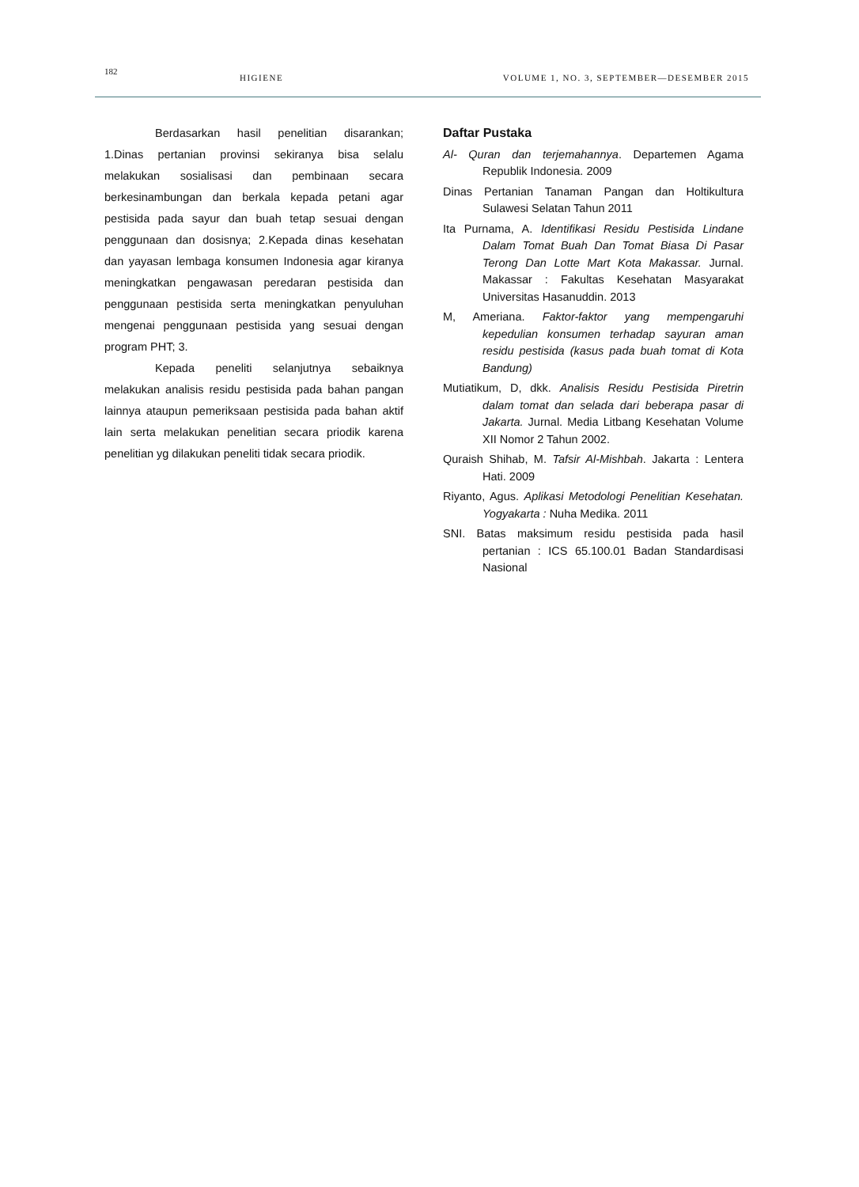182
HIGIENE VOLUME 1, NO. 3, SEPTEMBER—DESEMBER 2015
Berdasarkan hasil penelitian disarankan; 1.Dinas pertanian provinsi sekiranya bisa selalu melakukan sosialisasi dan pembinaan secara berkesinambungan dan berkala kepada petani agar pestisida pada sayur dan buah tetap sesuai dengan penggunaan dan dosisnya; 2.Kepada dinas kesehatan dan yayasan lembaga konsumen Indonesia agar kiranya meningkatkan pengawasan peredaran pestisida dan penggunaan pestisida serta meningkatkan penyuluhan mengenai penggunaan pestisida yang sesuai dengan program PHT; 3.
Kepada peneliti selanjutnya sebaiknya melakukan analisis residu pestisida pada bahan pangan lainnya ataupun pemeriksaan pestisida pada bahan aktif lain serta melakukan penelitian secara priodik karena penelitian yg dilakukan peneliti tidak secara priodik.
Daftar Pustaka
Al- Quran dan terjemahannya. Departemen Agama Republik Indonesia. 2009
Dinas Pertanian Tanaman Pangan dan Holtikultura Sulawesi Selatan Tahun 2011
Ita Purnama, A. Identifikasi Residu Pestisida Lindane Dalam Tomat Buah Dan Tomat Biasa Di Pasar Terong Dan Lotte Mart Kota Makassar. Jurnal. Makassar : Fakultas Kesehatan Masyarakat Universitas Hasanuddin. 2013
M, Ameriana. Faktor-faktor yang mempengaruhi kepedulian konsumen terhadap sayuran aman residu pestisida (kasus pada buah tomat di Kota Bandung)
Mutiatikum, D, dkk. Analisis Residu Pestisida Piretrin dalam tomat dan selada dari beberapa pasar di Jakarta. Jurnal. Media Litbang Kesehatan Volume XII Nomor 2 Tahun 2002.
Quraish Shihab, M. Tafsir Al-Mishbah. Jakarta : Lentera Hati. 2009
Riyanto, Agus. Aplikasi Metodologi Penelitian Kesehatan. Yogyakarta : Nuha Medika. 2011
SNI. Batas maksimum residu pestisida pada hasil pertanian : ICS 65.100.01 Badan Standardisasi Nasional